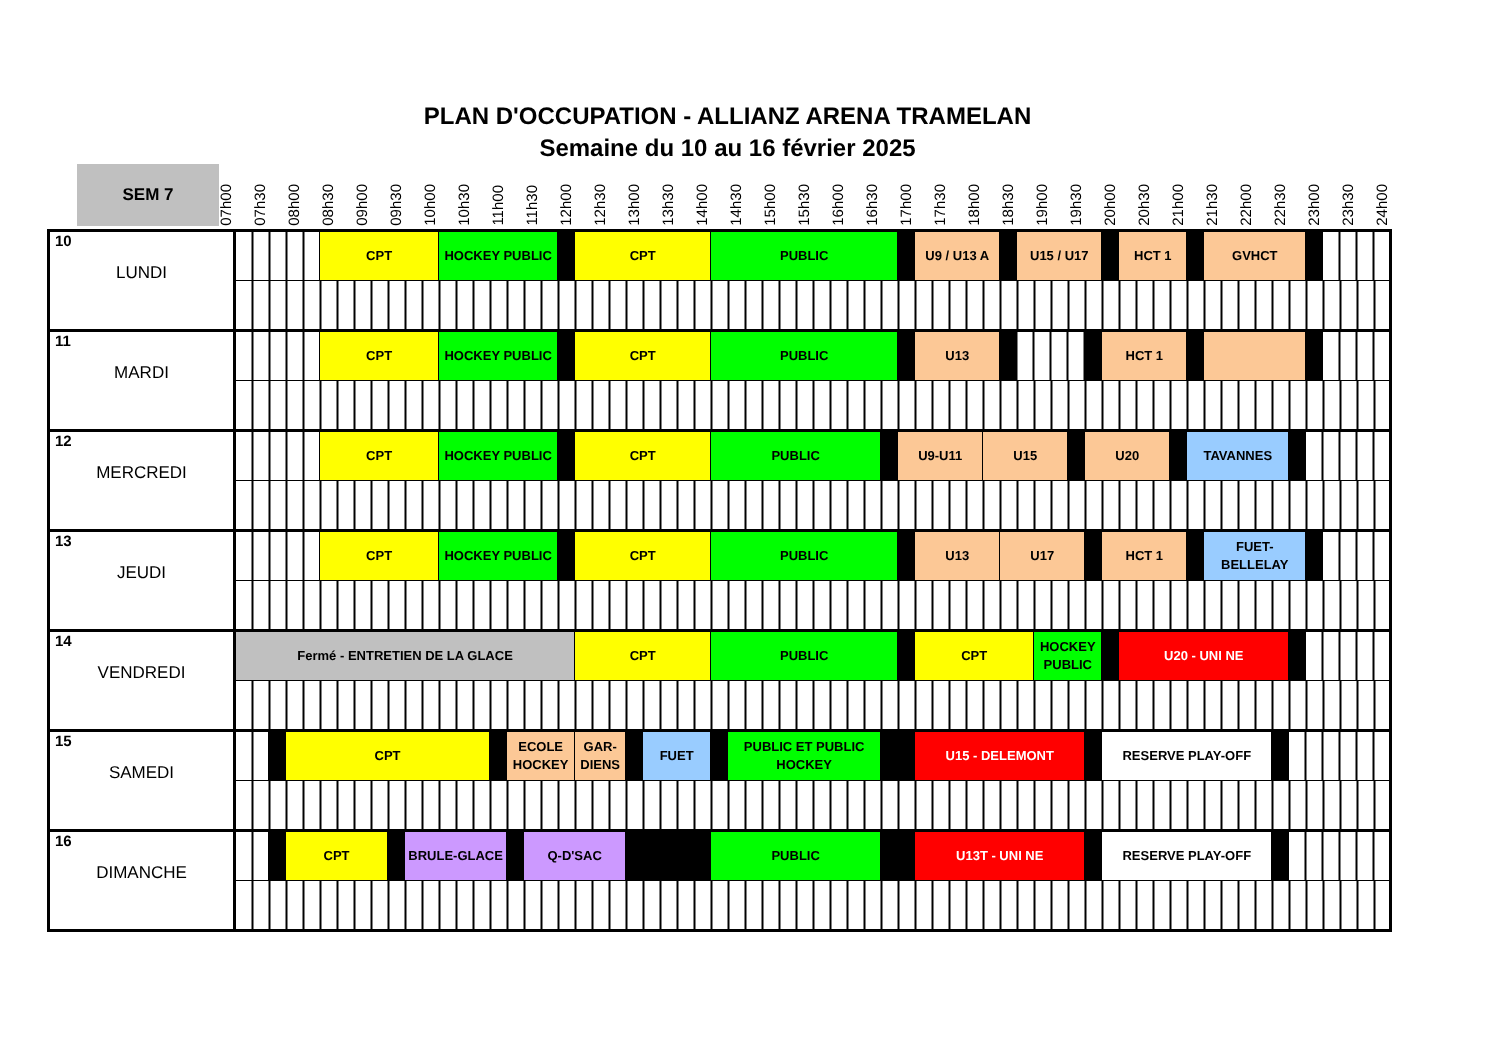PLAN D'OCCUPATION - ALLIANZ ARENA TRAMELAN
Semaine du 10 au 16 février 2025
SEM 7
07h00 07h30 08h00 08h30 09h00 09h30 10h00 10h30 11h00 11h30 12h00 12h30 13h00 13h30 14h00 14h30 15h00 15h30 16h00 16h30 17h00 17h30 18h00 18h30 19h00 19h30 20h00 20h30 21h00 21h30 22h00 22h30 23h00 23h30 24h00
| 10 LUNDI | | | | CPT | | | HOCKEY PUBLIC | | | | | CPT | | | PUBLIC | | | | U9 / U13 A | | | U15 / U17 | | | | | HCT 1 | | | GVHCT | | | | |
| 11 MARDI | | | | CPT | | | HOCKEY PUBLIC | | | | | CPT | | | PUBLIC | | | | U13 | | | | | | | HCT 1 | | | | | | | | |
| 12 MERCREDI | | | | CPT | | | HOCKEY PUBLIC | | | | | CPT | | | PUBLIC | | | U9-U11 | | U15 | | | | | U20 | | | | TAVANNES | | | | | |
| 13 JEUDI | | | | CPT | | | HOCKEY PUBLIC | | | | | CPT | | | PUBLIC | | | | U13 | | U17 | | | | | HCT 1 | | | | FUET-BELLELAY | | | | |
| 14 VENDREDI | Fermé - ENTRETIEN DE LA GLACE | | | | | | | | | | | CPT | | | PUBLIC | | | | CPT | | | | HOCKEY PUBLIC | | | | U20 - UNI NE | | | | | | | |
| 15 SAMEDI | | | CPT | | | | | | ECOLE HOCKEY | | | GAR-DIENS | | FUET | | PUBLIC ET PUBLIC HOCKEY | | | U15 - DELEMONT | | | | | | | RESERVE PLAY-OFF | | | | | | | | |
| 16 DIMANCHE | | | CPT | | | BRULE-GLACE | | | | Q-D'SAC | | | | | PUBLIC | | | | U13T - UNI NE | | | | | | | RESERVE PLAY-OFF | | | | | | | | |